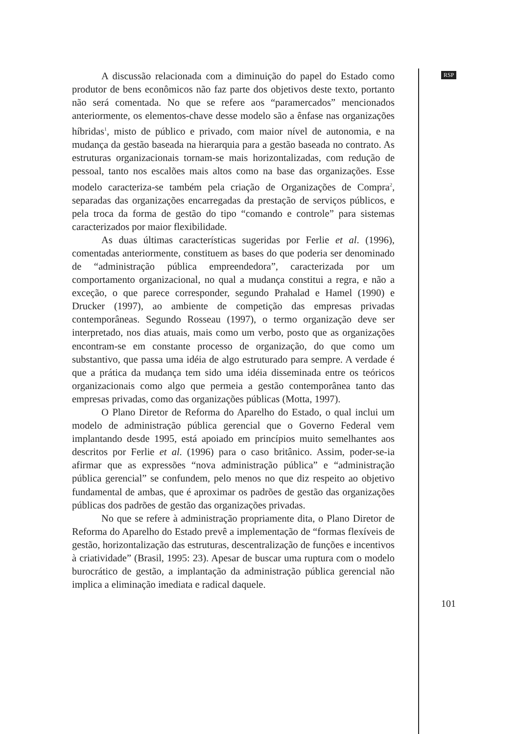A discussão relacionada com a diminuição do papel do Estado como produtor de bens econômicos não faz parte dos objetivos deste texto, portanto não será comentada. No que se refere aos “paramercados” mencionados anteriormente, os elementos-chave desse modelo são a ênfase nas organizações híbridas<sup>1</sup>, misto de público e privado, com maior nível de autonomia, e na mudança da gestão baseada na hierarquia para a gestão baseada no contrato. As estruturas organizacionais tornam-se mais horizontalizadas, com redução de pessoal, tanto nos escalões mais altos como na base das organizações. Esse modelo caracteriza-se também pela criação de Organizações de Compra<sup>2</sup>, separadas das organizações encarregadas da prestação de serviços públicos, e pela troca da forma de gestão do tipo “comando e controle” para sistemas caracterizados por maior flexibilidade.
As duas últimas características sugeridas por Ferlie et al. (1996), comentadas anteriormente, constituem as bases do que poderia ser denominado de “administração pública empreendedora”, caracterizada por um comportamento organizacional, no qual a mudança constitui a regra, e não a exceção, o que parece corresponder, segundo Prahalad e Hamel (1990) e Drucker (1997), ao ambiente de competição das empresas privadas contemporâneas. Segundo Rosseau (1997), o termo organização deve ser interpretado, nos dias atuais, mais como um verbo, posto que as organizações encontram-se em constante processo de organização, do que como um substantivo, que passa uma idéia de algo estruturado para sempre. A verdade é que a prática da mudança tem sido uma idéia disseminada entre os teóricos organizacionais como algo que permeia a gestão contemporânea tanto das empresas privadas, como das organizações públicas (Motta, 1997).
O Plano Diretor de Reforma do Aparelho do Estado, o qual inclui um modelo de administração pública gerencial que o Governo Federal vem implantando desde 1995, está apoiado em princípios muito semelhantes aos descritos por Ferlie et al. (1996) para o caso britânico. Assim, poder-se-ia afirmar que as expressões “nova administração pública” e “administração pública gerencial” se confundem, pelo menos no que diz respeito ao objetivo fundamental de ambas, que é aproximar os padrões de gestão das organizações públicas dos padrões de gestão das organizações privadas.
No que se refere à administração propriamente dita, o Plano Diretor de Reforma do Aparelho do Estado prevê a implementação de “formas flexíveis de gestão, horizontalização das estruturas, descentralização de funções e incentivos à criatividade” (Brasil, 1995: 23). Apesar de buscar uma ruptura com o modelo burocrático de gestão, a implantação da administração pública gerencial não implica a eliminação imediata e radical daquele.
RSP
101